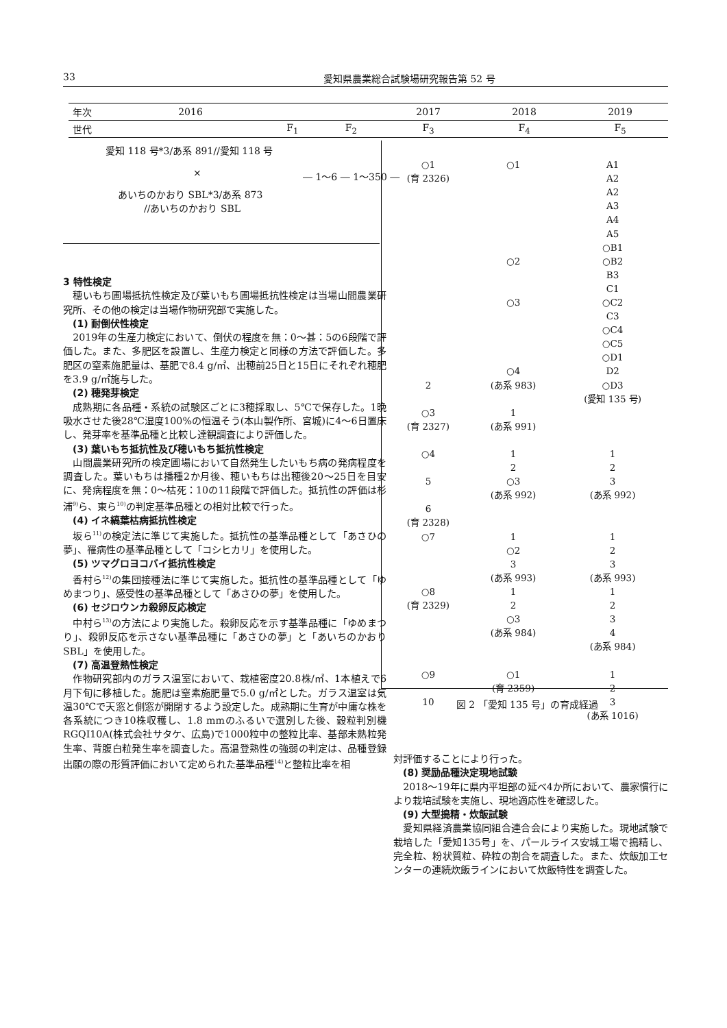33 愛知県農業総合試験場研究報告第 52 号
| 年次 | 2016 | | | 2017 | 2018 | 2019 |
| 世代 | | F<sub>1</sub> | F<sub>2</sub> | F<sub>3</sub> | F<sub>4</sub> | F<sub>5</sub> |
愛知 118 号*3/あ系 891//愛知 118 号
×
― 1〜6 ― 1〜350 ―
あいちのかおり SBL*3/あ系 873
//あいちのかおり SBL
3 特性検定
穂いもち圃場抵抗性検定及び葉いもち圃場抵抗性検定は当場山間農業研究所、その他の検定は当場作物研究部で実施した。
(1) 耐倒伏性検定
2019年の生産力検定において、倒伏の程度を無：0〜甚：5の6段階で評価した。また、多肥区を設置し、生産力検定と同様の方法で評価した。多肥区の窒素施肥量は、基肥で8.4 g/㎡、出穂前25日と15日にそれぞれ穂肥を3.9 g/㎡施与した。
(2) 穂発芽検定
成熟期に各品種・系統の試験区ごとに3穂採取し、5℃で保存した。1晩吸水させた後28℃湿度100%の恒温そう(本山製作所、宮城)に4〜6日置床し、発芽率を基準品種と比較し達観調査により評価した。
(3) 葉いもち抵抗性及び穂いもち抵抗性検定
山間農業研究所の検定圃場において自然発生したいもち病の発病程度を調査した。葉いもちは播種2か月後、穂いもちは出穂後20〜25日を目安に、発病程度を無：0〜枯死：10の11段階で評価した。抵抗性の評価は杉浦<sup>9)</sup>ら、東ら<sup>10)</sup>の判定基準品種との相対比較で行った。
(4) イネ縞葉枯病抵抗性検定
坂ら<sup>11)</sup>の検定法に準じて実施した。抵抗性の基準品種として「あさひの夢」、罹病性の基準品種として「コシヒカリ」を使用した。
(5) ツマグロヨコバイ抵抗性検定
香村ら<sup>12)</sup>の集団接種法に準じて実施した。抵抗性の基準品種として「ゆめまつり」、感受性の基準品種として「あさひの夢」を使用した。
(6) セジロウンカ殺卵反応検定
中村ら<sup>13)</sup>の方法により実施した。殺卵反応を示す基準品種に「ゆめまつり」、殺卵反応を示さない基準品種に「あさひの夢」と「あいちのかおりSBL」を使用した。
(7) 高温登熟性検定
作物研究部内のガラス温室において、栽植密度20.8株/㎡、1本植えで6月下旬に移植した。施肥は窒素施肥量で5.0 g/㎡とした。ガラス温室は気温30℃で天窓と側窓が開閉するよう設定した。成熟期に生育が中庸な株を各系統につき10株収穫し、1.8 mmのふるいで選別した後、穀粒判別機RGQI10A(株式会社サタケ、広島)で1000粒中の整粒比率、基部未熟粒発生率、背腹白粒発生率を調査した。高温登熟性の強弱の判定は、品種登録出願の際の形質評価において定められた基準品種<sup>14)</sup>と整粒比率を相
| ○1 | ○1 | A1 |
| (育 2326) | | A2 |
| | | A2 |
| | | A3 |
| | | A4 |
| | | A5 |
| | | ○B1 |
| | ○2 | ○B2 |
| | | B3 |
| | | C1 |
| | ○3 | ○C2 |
| | | C3 |
| | | ○C4 |
| | | ○C5 |
| | | ○D1 |
| | ○4 | D2 |
| 2 | (あ系 983) | ○D3 |
| | | (愛知 135 号) |
| ○3 | 1 | |
| (育 2327) | (あ系 991) | |
| ○4 | 1 | 1 |
| | 2 | 2 |
| 5 | ○3 | 3 |
| | (あ系 992) | (あ系 992) |
| 6 | | |
| (育 2328) | | |
| ○7 | 1 | 1 |
| | ○2 | 2 |
| | 3 | 3 |
| | (あ系 993) | (あ系 993) |
| ○8 | 1 | 1 |
| (育 2329) | 2 | 2 |
| | ○3 | 3 |
| | (あ系 984) | 4 |
| | | (あ系 984) |
| ○9 | ○1 | 1 |
| | (育 2359) | 2 |
| 10 | | 3 |
| | | (あ系 1016) |
図 2 「愛知 135 号」の育成経過
対評価することにより行った。
(8) 奨励品種決定現地試験
2018〜19年に県内平坦部の延べ4か所において、農家慣行により栽培試験を実施し、現地適応性を確認した。
(9) 大型搗精・炊飯試験
愛知県経済農業協同組合連合会により実施した。現地試験で栽培した「愛知135号」を、パールライス安城工場で搗精し、完全粒、粉状質粒、砕粒の割合を調査した。また、炊飯加工センターの連続炊飯ラインにおいて炊飯特性を調査した。